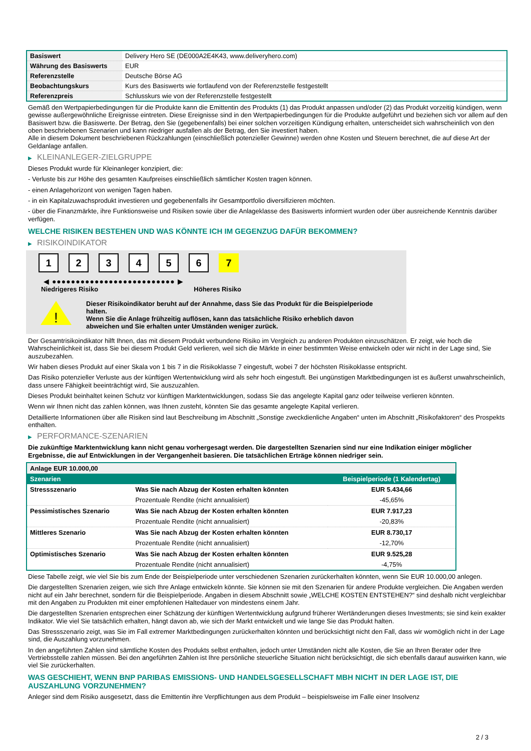| Basiswert | Delivery Hero SE (DE000A2E4K43, www.deliveryhero.com) |
| Währung des Basiswerts | EUR |
| Referenzstelle | Deutsche Börse AG |
| Beobachtungskurs | Kurs des Basiswerts wie fortlaufend von der Referenzstelle festgestellt |
| Referenzpreis | Schlusskurs wie von der Referenzstelle festgestellt |
Gemäß den Wertpapierbedingungen für die Produkte kann die Emittentin des Produkts (1) das Produkt anpassen und/oder (2) das Produkt vorzeitig kündigen, wenn gewisse außergewöhnliche Ereignisse eintreten. Diese Ereignisse sind in den Wertpapierbedingungen für die Produkte aufgeführt und beziehen sich vor allem auf den Basiswert bzw. die Basiswerte. Der Betrag, den Sie (gegebenenfalls) bei einer solchen vorzeitigen Kündigung erhalten, unterscheidet sich wahrscheinlich von den oben beschriebenen Szenarien und kann niedriger ausfallen als der Betrag, den Sie investiert haben.
Alle in diesem Dokument beschriebenen Rückzahlungen (einschließlich potenzieller Gewinne) werden ohne Kosten und Steuern berechnet, die auf diese Art der Geldanlage anfallen.
▶ KLEINANLEGER-ZIELGRUPPE
Dieses Produkt wurde für Kleinanleger konzipiert, die:
- Verluste bis zur Höhe des gesamten Kaufpreises einschließlich sämtlicher Kosten tragen können.
- einen Anlagehorizont von wenigen Tagen haben.
- in ein Kapitalzuwachsprodukt investieren und gegebenenfalls ihr Gesamtportfolio diversifizieren möchten.
- über die Finanzmärkte, ihre Funktionsweise und Risiken sowie über die Anlageklasse des Basiswerts informiert wurden oder über ausreichende Kenntnis darüber verfügen.
WELCHE RISIKEN BESTEHEN UND WAS KÖNNTE ICH IM GEGENZUG DAFÜR BEKOMMEN?
▶ RISIKOINDIKATOR
1 2 3 4 5 6 7
◀ ●●●●●●●●●●●●●●●●●●●●●●●●●● ▶
Niedrigeres Risiko Höheres Risiko
!
Dieser Risikoindikator beruht auf der Annahme, dass Sie das Produkt für die Beispielperiode halten.
Wenn Sie die Anlage frühzeitig auflösen, kann das tatsächliche Risiko erheblich davon abweichen und Sie erhalten unter Umständen weniger zurück.
Der Gesamtrisikoindikator hilft Ihnen, das mit diesem Produkt verbundene Risiko im Vergleich zu anderen Produkten einzuschätzen. Er zeigt, wie hoch die Wahrscheinlichkeit ist, dass Sie bei diesem Produkt Geld verlieren, weil sich die Märkte in einer bestimmten Weise entwickeln oder wir nicht in der Lage sind, Sie auszubezahlen.
Wir haben dieses Produkt auf einer Skala von 1 bis 7 in die Risikoklasse 7 eingestuft, wobei 7 der höchsten Risikoklasse entspricht.
Das Risiko potenzieller Verluste aus der künftigen Wertentwicklung wird als sehr hoch eingestuft. Bei ungünstigen Marktbedingungen ist es äußerst unwahrscheinlich, dass unsere Fähigkeit beeinträchtigt wird, Sie auszuzahlen.
Dieses Produkt beinhaltet keinen Schutz vor künftigen Marktentwicklungen, sodass Sie das angelegte Kapital ganz oder teilweise verlieren könnten.
Wenn wir Ihnen nicht das zahlen können, was Ihnen zusteht, könnten Sie das gesamte angelegte Kapital verlieren.
Detaillierte Informationen über alle Risiken sind laut Beschreibung im Abschnitt „Sonstige zweckdienliche Angaben“ unten im Abschnitt „Risikofaktoren“ des Prospekts enthalten.
▶ PERFORMANCE-SZENARIEN
Die zukünftige Marktentwicklung kann nicht genau vorhergesagt werden. Die dargestellten Szenarien sind nur eine Indikation einiger möglicher Ergebnisse, die auf Entwicklungen in der Vergangenheit basieren. Die tatsächlichen Erträge können niedriger sein.
| Anlage EUR 10.000,00 | | |
| Szenarien | | Beispielperiode (1 Kalendertag) |
| Stressszenario | Was Sie nach Abzug der Kosten erhalten könnten | EUR 5.434,66 |
| | Prozentuale Rendite (nicht annualisiert) | -45,65% |
| Pessimistisches Szenario | Was Sie nach Abzug der Kosten erhalten könnten | EUR 7.917,23 |
| | Prozentuale Rendite (nicht annualisiert) | -20,83% |
| Mittleres Szenario | Was Sie nach Abzug der Kosten erhalten könnten | EUR 8.730,17 |
| | Prozentuale Rendite (nicht annualisiert) | -12,70% |
| Optimistisches Szenario | Was Sie nach Abzug der Kosten erhalten könnten | EUR 9.525,28 |
| | Prozentuale Rendite (nicht annualisiert) | -4,75% |
Diese Tabelle zeigt, wie viel Sie bis zum Ende der Beispielperiode unter verschiedenen Szenarien zurückerhalten könnten, wenn Sie EUR 10.000,00 anlegen.
Die dargestellten Szenarien zeigen, wie sich Ihre Anlage entwickeln könnte. Sie können sie mit den Szenarien für andere Produkte vergleichen. Die Angaben werden nicht auf ein Jahr berechnet, sondern für die Beispielperiode. Angaben in diesem Abschnitt sowie „WELCHE KOSTEN ENTSTEHEN?“ sind deshalb nicht vergleichbar mit den Angaben zu Produkten mit einer empfohlenen Haltedauer von mindestens einem Jahr.
Die dargestellten Szenarien entsprechen einer Schätzung der künftigen Wertentwicklung aufgrund früherer Wertänderungen dieses Investments; sie sind kein exakter Indikator. Wie viel Sie tatsächlich erhalten, hängt davon ab, wie sich der Markt entwickelt und wie lange Sie das Produkt halten.
Das Stressszenario zeigt, was Sie im Fall extremer Marktbedingungen zurückerhalten könnten und berücksichtigt nicht den Fall, dass wir womöglich nicht in der Lage sind, die Auszahlung vorzunehmen.
In den angeführten Zahlen sind sämtliche Kosten des Produkts selbst enthalten, jedoch unter Umständen nicht alle Kosten, die Sie an Ihren Berater oder Ihre Vertriebsstelle zahlen müssen. Bei den angeführten Zahlen ist Ihre persönliche steuerliche Situation nicht berücksichtigt, die sich ebenfalls darauf auswirken kann, wie viel Sie zurückerhalten.
WAS GESCHIEHT, WENN BNP PARIBAS EMISSIONS- UND HANDELSGESELLSCHAFT MBH NICHT IN DER LAGE IST, DIE AUSZAHLUNG VORZUNEHMEN?
Anleger sind dem Risiko ausgesetzt, dass die Emittentin ihre Verpflichtungen aus dem Produkt – beispielsweise im Falle einer Insolvenz
2 / 3